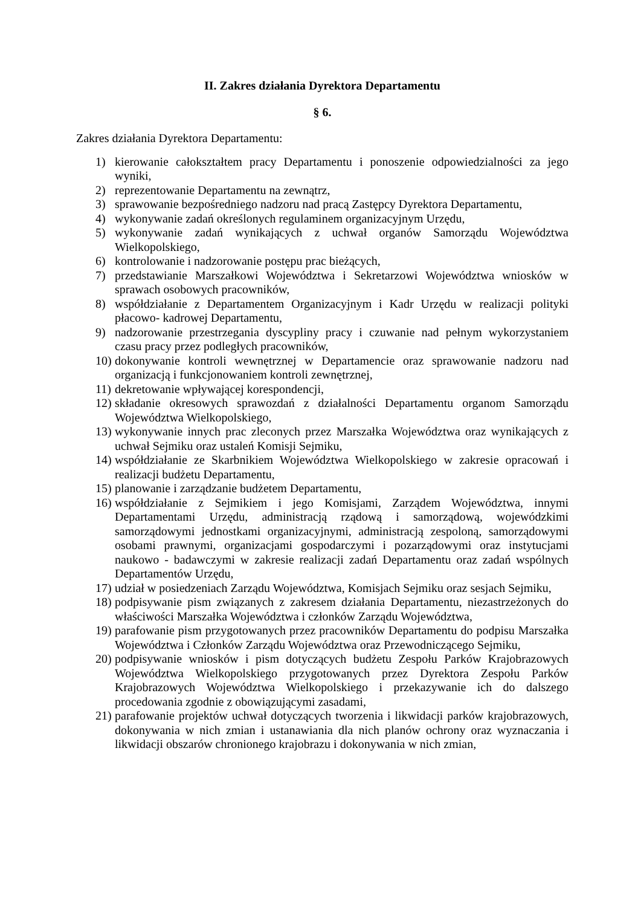II. Zakres działania Dyrektora Departamentu
§ 6.
Zakres działania Dyrektora Departamentu:
1) kierowanie całokształtem pracy Departamentu i ponoszenie odpowiedzialności za jego wyniki,
2) reprezentowanie Departamentu na zewnątrz,
3) sprawowanie bezpośredniego nadzoru nad pracą Zastępcy Dyrektora Departamentu,
4) wykonywanie zadań określonych regulaminem organizacyjnym Urzędu,
5) wykonywanie zadań wynikających z uchwał organów Samorządu Województwa Wielkopolskiego,
6) kontrolowanie i nadzorowanie postępu prac bieżących,
7) przedstawianie Marszałkowi Województwa i Sekretarzowi Województwa wniosków w sprawach osobowych pracowników,
8) współdziałanie z Departamentem Organizacyjnym i Kadr Urzędu w realizacji polityki płacowo- kadrowej Departamentu,
9) nadzorowanie przestrzegania dyscypliny pracy i czuwanie nad pełnym wykorzystaniem czasu pracy przez podległych pracowników,
10) dokonywanie kontroli wewnętrznej w Departamencie oraz sprawowanie nadzoru nad organizacją i funkcjonowaniem kontroli zewnętrznej,
11) dekretowanie wpływającej korespondencji,
12) składanie okresowych sprawozdań z działalności Departamentu organom Samorządu Województwa Wielkopolskiego,
13) wykonywanie innych prac zleconych przez Marszałka Województwa oraz wynikających z uchwał Sejmiku oraz ustaleń Komisji Sejmiku,
14) współdziałanie ze Skarbnikiem Województwa Wielkopolskiego w zakresie opracowań i realizacji budżetu Departamentu,
15) planowanie i zarządzanie budżetem Departamentu,
16) współdziałanie z Sejmikiem i jego Komisjami, Zarządem Województwa, innymi Departamentami Urzędu, administracją rządową i samorządową, wojewódzkimi samorządowymi jednostkami organizacyjnymi, administracją zespoloną, samorządowymi osobami prawnymi, organizacjami gospodarczymi i pozarządowymi oraz instytucjami naukowo - badawczymi w zakresie realizacji zadań Departamentu oraz zadań wspólnych Departamentów Urzędu,
17) udział w posiedzeniach Zarządu Województwa, Komisjach Sejmiku oraz sesjach Sejmiku,
18) podpisywanie pism związanych z zakresem działania Departamentu, niezastrzeżonych do właściwości Marszałka Województwa i członków Zarządu Województwa,
19) parafowanie pism przygotowanych przez pracowników Departamentu do podpisu Marszałka Województwa i Członków Zarządu Województwa oraz Przewodniczącego Sejmiku,
20) podpisywanie wniosków i pism dotyczących budżetu Zespołu Parków Krajobrazowych Województwa Wielkopolskiego przygotowanych przez Dyrektora Zespołu Parków Krajobrazowych Województwa Wielkopolskiego i przekazywanie ich do dalszego procedowania zgodnie z obowiązującymi zasadami,
21) parafowanie projektów uchwał dotyczących tworzenia i likwidacji parków krajobrazowych, dokonywania w nich zmian i ustanawiania dla nich planów ochrony oraz wyznaczania i likwidacji obszarów chronionego krajobrazu i dokonywania w nich zmian,